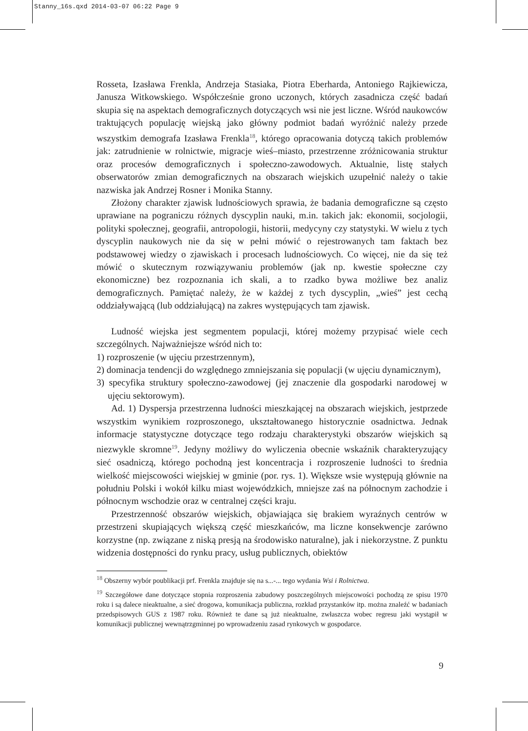Stanny_16s.qxd 2014-03-07 06:22 Page 9
Rosseta, Izasława Frenkla, Andrzeja Stasiaka, Piotra Eberharda, Antoniego Rajkiewicza, Janusza Witkowskiego. Współcześnie grono uczonych, których zasadnicza część badań skupia się na aspektach demograficznych dotyczących wsi nie jest liczne. Wśród naukowców traktujących populację wiejską jako główny podmiot badań wyróżnić należy przede wszystkim demografa Izasława Frenkla<sup>18</sup>, którego opracowania dotyczą takich problemów jak: zatrudnienie w rolnictwie, migracje wieś–miasto, przestrzenne zróżnicowania struktur oraz procesów demograficznych i społeczno-zawodowych. Aktualnie, listę stałych obserwatorów zmian demograficznych na obszarach wiejskich uzupełnić należy o takie nazwiska jak Andrzej Rosner i Monika Stanny.
Złożony charakter zjawisk ludnościowych sprawia, że badania demograficzne są często uprawiane na pograniczu różnych dyscyplin nauki, m.in. takich jak: ekonomii, socjologii, polityki społecznej, geografii, antropologii, historii, medycyny czy statystyki. W wielu z tych dyscyplin naukowych nie da się w pełni mówić o rejestrowanych tam faktach bez podstawowej wiedzy o zjawiskach i procesach ludnościowych. Co więcej, nie da się też mówić o skutecznym rozwiązywaniu problemów (jak np. kwestie społeczne czy ekonomiczne) bez rozpoznania ich skali, a to rzadko bywa możliwe bez analiz demograficznych. Pamiętać należy, że w każdej z tych dyscyplin, „wieś” jest cechą oddziaływającą (lub oddziałującą) na zakres występujących tam zjawisk.
Ludność wiejska jest segmentem populacji, której możemy przypisać wiele cech szczególnych. Najważniejsze wśród nich to:
1) rozproszenie (w ujęciu przestrzennym),
2) dominacja tendencji do względnego zmniejszania się populacji (w ujęciu dynamicznym),
3) specyfika struktury społeczno-zawodowej (jej znaczenie dla gospodarki narodowej w ujęciu sektorowym).
Ad. 1) Dyspersja przestrzenna ludności mieszkającej na obszarach wiejskich, jestprzede wszystkim wynikiem rozproszonego, ukształtowanego historycznie osadnictwa. Jednak informacje statystyczne dotyczące tego rodzaju charakterystyki obszarów wiejskich są niezwykle skromne<sup>19</sup>. Jedyny możliwy do wyliczenia obecnie wskaźnik charakteryzujący sieć osadniczą, którego pochodną jest koncentracja i rozproszenie ludności to średnia wielkość miejscowości wiejskiej w gminie (por. rys. 1). Większe wsie występują głównie na południu Polski i wokół kilku miast wojewódzkich, mniejsze zaś na północnym zachodzie i północnym wschodzie oraz w centralnej części kraju.
Przestrzenność obszarów wiejskich, objawiająca się brakiem wyraźnych centrów w przestrzeni skupiających większą część mieszkańców, ma liczne konsekwencje zarówno korzystne (np. związane z niską presją na środowisko naturalne), jak i niekorzystne. Z punktu widzenia dostępności do rynku pracy, usług publicznych, obiektów
<sup>18</sup> Obszerny wybór poublikacji prf. Frenkla znajduje się na s...-... tego wydania Wsi i Rolnictwa.
<sup>19</sup> Szczegółowe dane dotyczące stopnia rozproszenia zabudowy poszczególnych miejscowości pochodzą ze spisu 1970 roku i są dalece nieaktualne, a sieć drogowa, komunikacja publiczna, rozkład przystanków itp. można znaleźć w badaniach przedspisowych GUS z 1987 roku. Również te dane są już nieaktualne, zwłaszcza wobec regresu jaki wystąpił w komunikacji publicznej wewnątrzgminnej po wprowadzeniu zasad rynkowych w gospodarce.
9